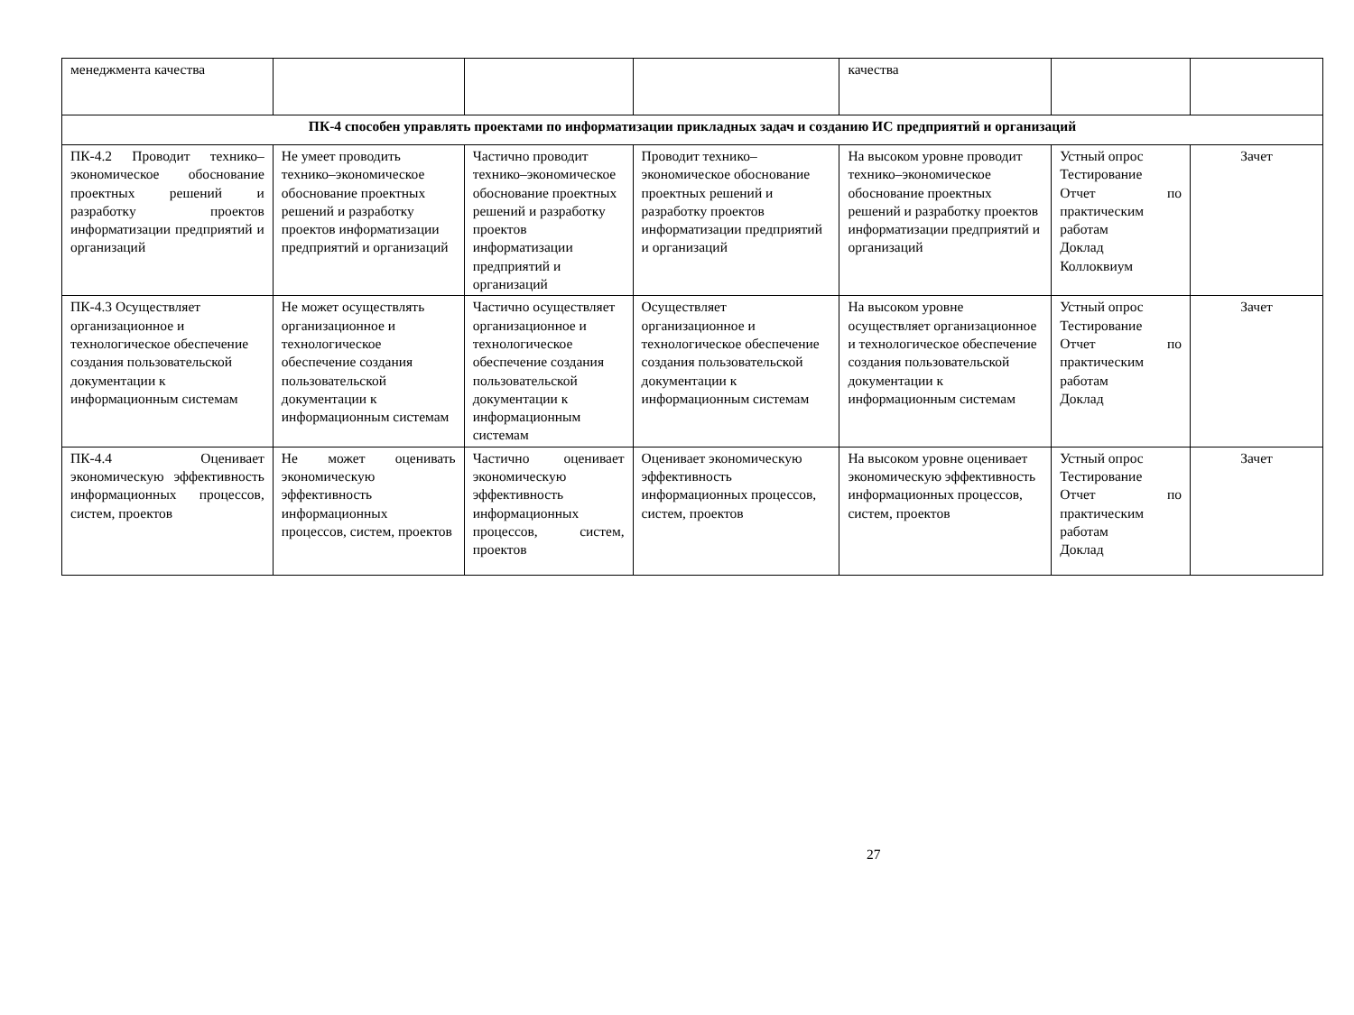| менеджмента качества | | | | качества | | |
| ПК-4 способен управлять проектами по информатизации прикладных задач и созданию ИС предприятий и организаций | | | | | | |
| ПК-4.2 Проводит технико–экономическое обоснование проектных решений и разработку проектов информатизации предприятий и организаций | Не умеет проводить технико–экономическое обоснование проектных решений и разработку проектов информатизации предприятий и организаций | Частично проводит технико–экономическое обоснование проектных решений и разработку проектов информатизации предприятий и организаций | Проводит технико–экономическое обоснование проектных решений и разработку проектов информатизации предприятий и организаций | На высоком уровне проводит технико–экономическое обоснование проектных решений и разработку проектов информатизации предприятий и организаций | Устный опрос Тестирование Отчет по практическим работам Доклад Коллоквиум | Зачет |
| ПК-4.3 Осуществляет организационное и технологическое обеспечение создания пользовательской документации к информационным системам | Не может осуществлять организационное и технологическое обеспечение создания пользовательской документации к информационным системам | Частично осуществляет организационное и технологическое обеспечение создания пользовательской документации к информационным системам | Осуществляет организационное и технологическое обеспечение создания пользовательской документации к информационным системам | На высоком уровне осуществляет организационное и технологическое обеспечение создания пользовательской документации к информационным системам | Устный опрос Тестирование Отчет по практическим работам Доклад | Зачет |
| ПК-4.4 Оценивает экономическую эффективность информационных процессов, систем, проектов | Не может оценивать экономическую эффективность информационных процессов, систем, проектов | Частично оценивает экономическую эффективность информационных процессов, систем, проектов | Оценивает экономическую эффективность информационных процессов, систем, проектов | На высоком уровне оценивает экономическую эффективность информационных процессов, систем, проектов | Устный опрос Тестирование Отчет по практическим работам Доклад | Зачет |
27